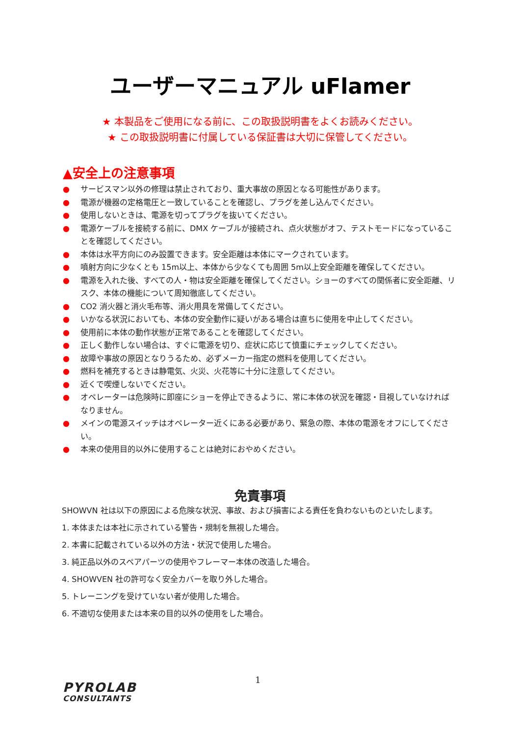ユーザーマニュアル uFlamer
★ 本製品をご使用になる前に、この取扱説明書をよくお読みください。
★ この取扱説明書に付属している保証書は大切に保管してください。
▲安全上の注意事項
● サービスマン以外の修理は禁止されており、重大事故の原因となる可能性があります。
● 電源が機器の定格電圧と一致していることを確認し、プラグを差し込んでください。
● 使用しないときは、電源を切ってプラグを抜いてください。
● 電源ケーブルを接続する前に、DMX ケーブルが接続され、点火状態がオフ、テストモードになっていることを確認してください。
● 本体は水平方向にのみ設置できます。安全距離は本体にマークされています。
● 噴射方向に少なくとも 15m以上、本体から少なくても周囲 5m以上安全距離を確保してください。
● 電源を入れた後、すべての人・物は安全距離を確保してください。ショーのすべての関係者に安全距離、リスク、本体の機能について周知徹底してください。
● CO2 消火器と消火毛布等、消火用具を常備してください。
● いかなる状況においても、本体の安全動作に疑いがある場合は直ちに使用を中止してください。
● 使用前に本体の動作状態が正常であることを確認してください。
● 正しく動作しない場合は、すぐに電源を切り、症状に応じて慎重にチェックしてください。
● 故障や事故の原因となりうるため、必ずメーカー指定の燃料を使用してください。
● 燃料を補充するときは静電気、火災、火花等に十分に注意してください。
● 近くで喫煙しないでください。
● オペレーターは危険時に即座にショーを停止できるように、常に本体の状況を確認・目視していなければなりません。
● メインの電源スイッチはオペレーター近くにある必要があり、緊急の際、本体の電源をオフにしてください。
● 本来の使用目的以外に使用することは絶対におやめください。
免責事項
SHOWVN 社は以下の原因による危険な状況、事故、および損害による責任を負わないものといたします。
1. 本体または本社に示されている警告・規制を無視した場合。
2. 本書に記載されている以外の方法・状況で使用した場合。
3. 純正品以外のスペアパーツの使用やフレーマー本体の改造した場合。
4. SHOWVEN 社の許可なく安全カバーを取り外した場合。
5. トレーニングを受けていない者が使用した場合。
6. 不適切な使用または本来の目的以外の使用をした場合。
1
PYROLAB
CONSULTANTS